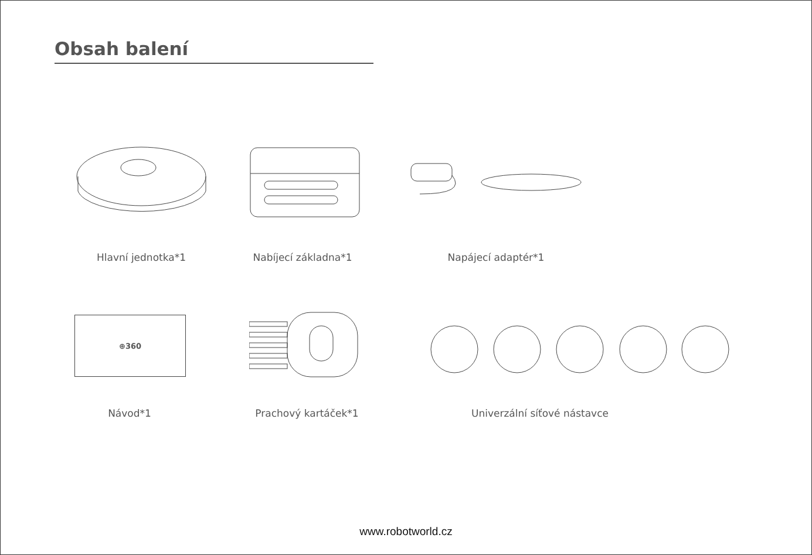Obsah balení
Hlavní jednotka*1 Nabíjecí základna*1 Napájecí adaptér*1
⊕360
Návod*1 Prachový kartáček*1 Univerzální síťové nástavce
www.robotworld.cz